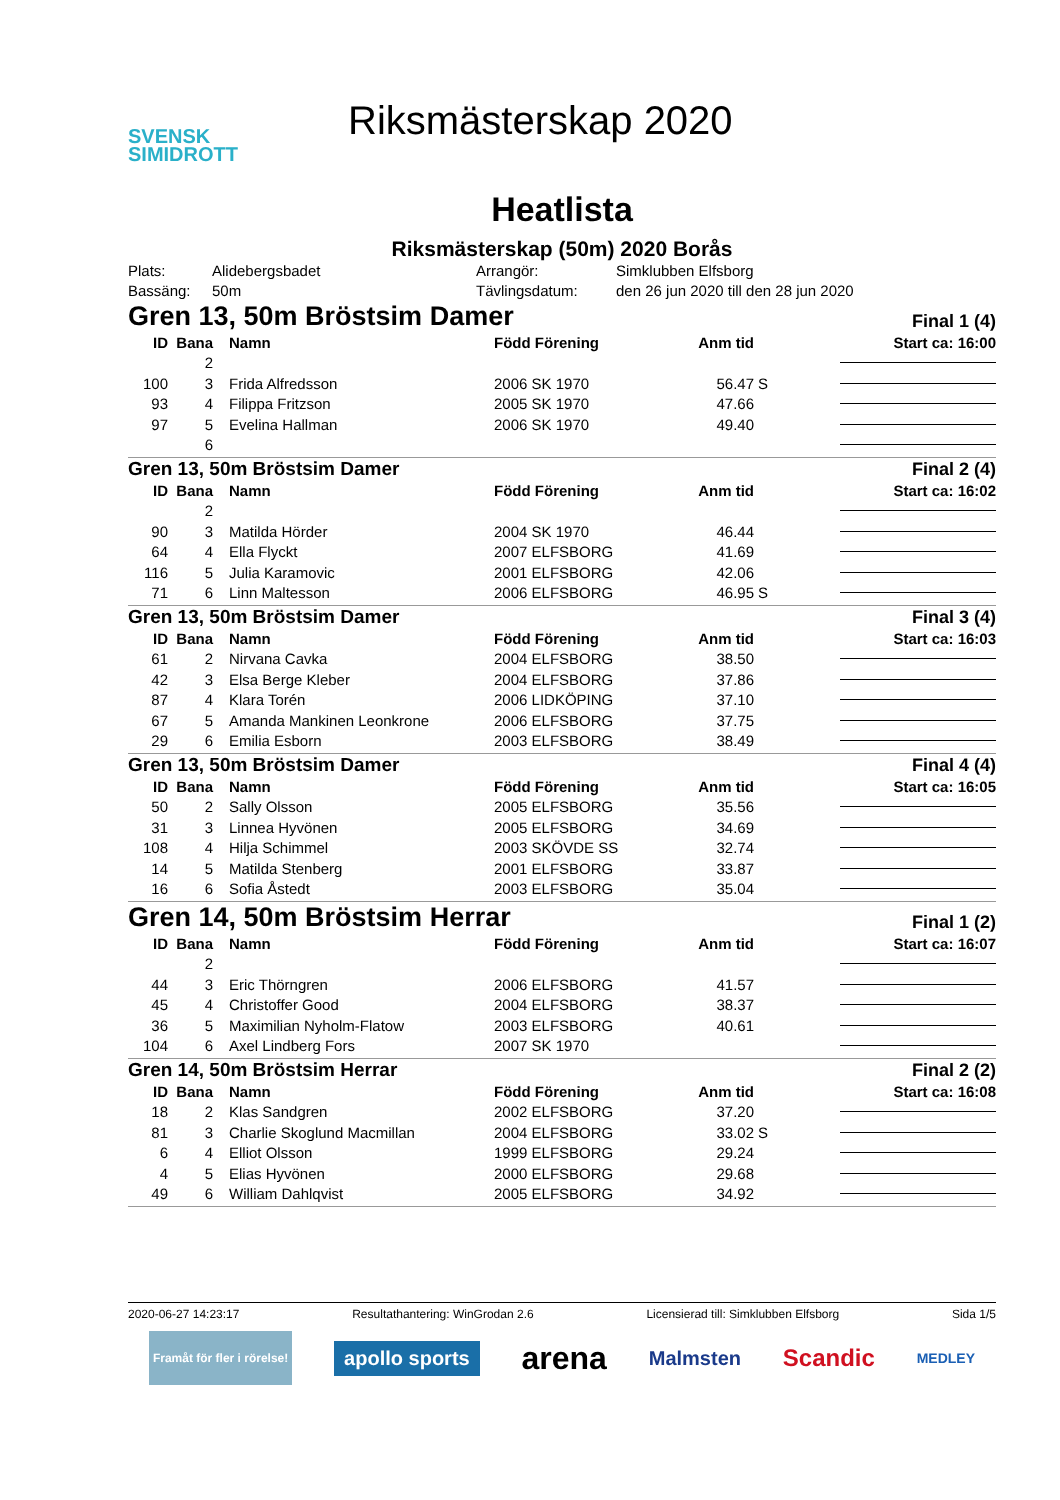SVENSK
SIMIDROTT
Riksmästerskap 2020
Heatlista
Riksmästerskap (50m) 2020 Borås
Plats:
Alidebergsbadet
Arrangör:
Simklubben Elfsborg
Bassäng:
50m
Tävlingsdatum:
den 26 jun 2020 till den 28 jun 2020
Gren 13, 50m Bröstsim Damer Final 1 (4)
| ID | Bana | Namn | Född Förening | Anm tid | | Start ca: 16:00 |
| --- | --- | --- | --- | --- | --- | --- |
| | 2 | | | | | |
| 100 | 3 | Frida Alfredsson | 2006 SK 1970 | 56.47 | S | |
| 93 | 4 | Filippa Fritzson | 2005 SK 1970 | 47.66 | | |
| 97 | 5 | Evelina Hallman | 2006 SK 1970 | 49.40 | | |
| | 6 | | | | | |
Gren 13, 50m Bröstsim Damer Final 2 (4)
| ID | Bana | Namn | Född Förening | Anm tid | | Start ca: 16:02 |
| --- | --- | --- | --- | --- | --- | --- |
| | 2 | | | | | |
| 90 | 3 | Matilda Hörder | 2004 SK 1970 | 46.44 | | |
| 64 | 4 | Ella Flyckt | 2007 ELFSBORG | 41.69 | | |
| 116 | 5 | Julia Karamovic | 2001 ELFSBORG | 42.06 | | |
| 71 | 6 | Linn Maltesson | 2006 ELFSBORG | 46.95 | S | |
Gren 13, 50m Bröstsim Damer Final 3 (4)
| ID | Bana | Namn | Född Förening | Anm tid | | Start ca: 16:03 |
| --- | --- | --- | --- | --- | --- | --- |
| 61 | 2 | Nirvana Cavka | 2004 ELFSBORG | 38.50 | | |
| 42 | 3 | Elsa Berge Kleber | 2004 ELFSBORG | 37.86 | | |
| 87 | 4 | Klara Torén | 2006 LIDKÖPING | 37.10 | | |
| 67 | 5 | Amanda Mankinen Leonkrone | 2006 ELFSBORG | 37.75 | | |
| 29 | 6 | Emilia Esborn | 2003 ELFSBORG | 38.49 | | |
Gren 13, 50m Bröstsim Damer Final 4 (4)
| ID | Bana | Namn | Född Förening | Anm tid | | Start ca: 16:05 |
| --- | --- | --- | --- | --- | --- | --- |
| 50 | 2 | Sally Olsson | 2005 ELFSBORG | 35.56 | | |
| 31 | 3 | Linnea Hyvönen | 2005 ELFSBORG | 34.69 | | |
| 108 | 4 | Hilja Schimmel | 2003 SKÖVDE SS | 32.74 | | |
| 14 | 5 | Matilda Stenberg | 2001 ELFSBORG | 33.87 | | |
| 16 | 6 | Sofia Åstedt | 2003 ELFSBORG | 35.04 | | |
Gren 14, 50m Bröstsim Herrar Final 1 (2)
| ID | Bana | Namn | Född Förening | Anm tid | | Start ca: 16:07 |
| --- | --- | --- | --- | --- | --- | --- |
| | 2 | | | | | |
| 44 | 3 | Eric Thörngren | 2006 ELFSBORG | 41.57 | | |
| 45 | 4 | Christoffer Good | 2004 ELFSBORG | 38.37 | | |
| 36 | 5 | Maximilian Nyholm-Flatow | 2003 ELFSBORG | 40.61 | | |
| 104 | 6 | Axel Lindberg Fors | 2007 SK 1970 | | | |
Gren 14, 50m Bröstsim Herrar Final 2 (2)
| ID | Bana | Namn | Född Förening | Anm tid | | Start ca: 16:08 |
| --- | --- | --- | --- | --- | --- | --- |
| 18 | 2 | Klas Sandgren | 2002 ELFSBORG | 37.20 | | |
| 81 | 3 | Charlie Skoglund Macmillan | 2004 ELFSBORG | 33.02 | S | |
| 6 | 4 | Elliot Olsson | 1999 ELFSBORG | 29.24 | | |
| 4 | 5 | Elias Hyvönen | 2000 ELFSBORG | 29.68 | | |
| 49 | 6 | William Dahlqvist | 2005 ELFSBORG | 34.92 | | |
2020-06-27 14:23:17 Resultathantering: WinGrodan 2.6 Licensierad till: Simklubben Elfsborg Sida 1/5
Framåt för fler i rörelse! apollo sports arena Malmsten Scandic MEDLEY